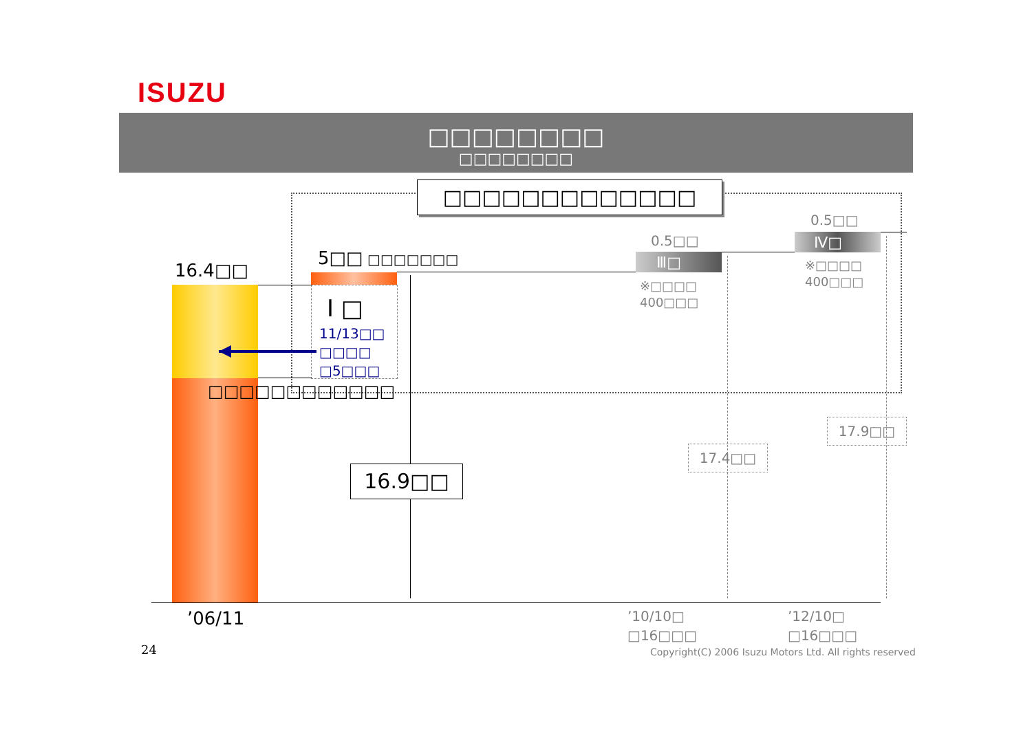ISUZU
□□□□□□□□
□□□□□□□□
□□□□□□□□□□□□□
0.5□□
0.5□□ Ⅳ□
5□□ □□□□□□□ Ⅲ□
※□□□□
400□□□
16.4□□
※□□□□
400□□□
Ⅰ □
11/13□□
□□□□
□5□□□
□□□□□□□□□□□□
17.9□□
17.4□□
16.9□□
’10/10□
□16□□□
’12/10□
□16□□□
’06/11
24 Copyright(C) 2006 Isuzu Motors Ltd. All rights reserved